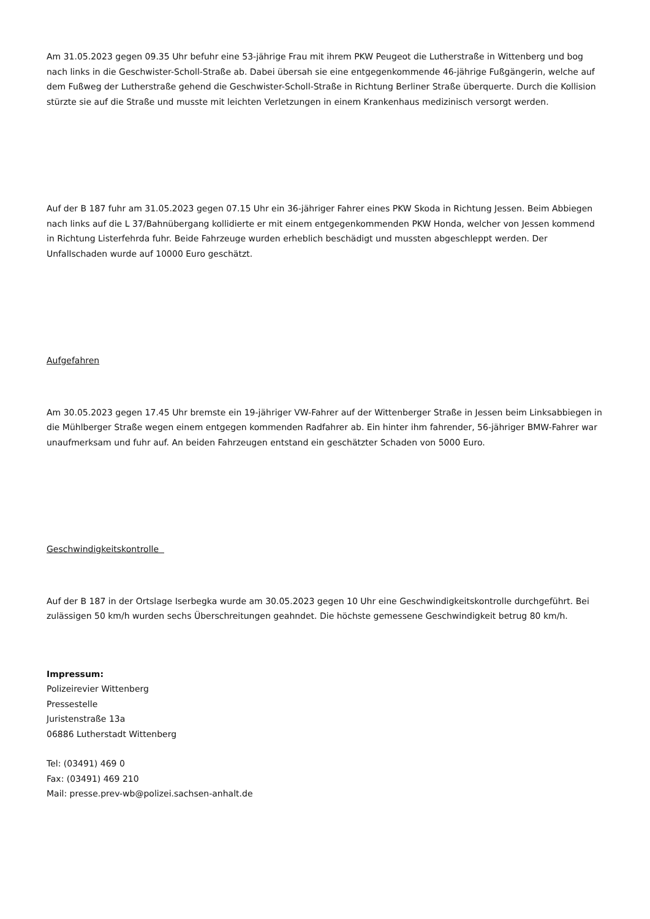Am 31.05.2023 gegen 09.35 Uhr befuhr eine 53-jährige Frau mit ihrem PKW Peugeot die Lutherstraße in Wittenberg und bog nach links in die Geschwister-Scholl-Straße ab. Dabei übersah sie eine entgegenkommende 46-jährige Fußgängerin, welche auf dem Fußweg der Lutherstraße gehend die Geschwister-Scholl-Straße in Richtung Berliner Straße überquerte. Durch die Kollision stürzte sie auf die Straße und musste mit leichten Verletzungen in einem Krankenhaus medizinisch versorgt werden.
Auf der B 187 fuhr am 31.05.2023 gegen 07.15 Uhr ein 36-jähriger Fahrer eines PKW Skoda in Richtung Jessen. Beim Abbiegen nach links auf die L 37/Bahnübergang kollidierte er mit einem entgegenkommenden PKW Honda, welcher von Jessen kommend in Richtung Listerfehrda fuhr. Beide Fahrzeuge wurden erheblich beschädigt und mussten abgeschleppt werden. Der Unfallschaden wurde auf 10000 Euro geschätzt.
Aufgefahren
Am 30.05.2023 gegen 17.45 Uhr bremste ein 19-jähriger VW-Fahrer auf der Wittenberger Straße in Jessen beim Linksabbiegen in die Mühlberger Straße wegen einem entgegen kommenden Radfahrer ab. Ein hinter ihm fahrender, 56-jähriger BMW-Fahrer war unaufmerksam und fuhr auf. An beiden Fahrzeugen entstand ein geschätzter Schaden von 5000 Euro.
Geschwindigkeitskontrolle
Auf der B 187 in der Ortslage Iserbegka wurde am 30.05.2023 gegen 10 Uhr eine Geschwindigkeitskontrolle durchgeführt. Bei zulässigen 50 km/h wurden sechs Überschreitungen geahndet. Die höchste gemessene Geschwindigkeit betrug 80 km/h.
Impressum:
Polizeirevier Wittenberg
Pressestelle
Juristenstraße 13a
06886 Lutherstadt Wittenberg
Tel: (03491) 469 0
Fax: (03491) 469 210
Mail: presse.prev-wb@polizei.sachsen-anhalt.de